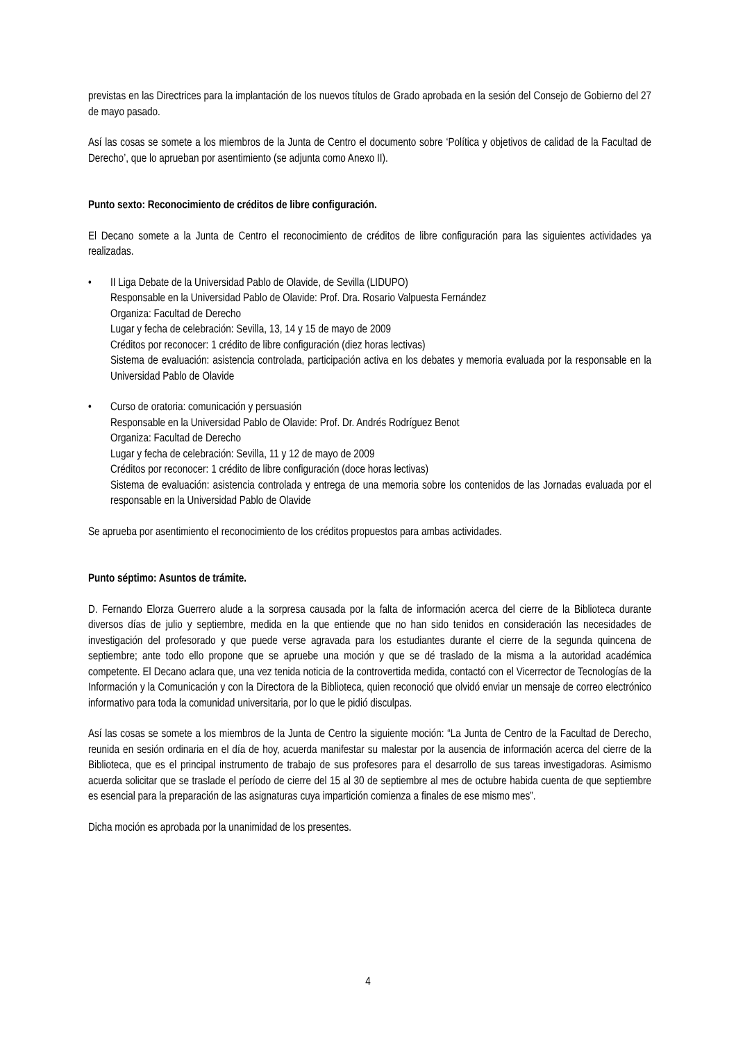previstas en las Directrices para la implantación de los nuevos títulos de Grado aprobada en la sesión del Consejo de Gobierno del 27 de mayo pasado.
Así las cosas se somete a los miembros de la Junta de Centro el documento sobre ‘Política y objetivos de calidad de la Facultad de Derecho’, que lo aprueban por asentimiento (se adjunta como Anexo II).
Punto sexto: Reconocimiento de créditos de libre configuración.
El Decano somete a la Junta de Centro el reconocimiento de créditos de libre configuración para las siguientes actividades ya realizadas.
• II Liga Debate de la Universidad Pablo de Olavide, de Sevilla (LIDUPO)
Responsable en la Universidad Pablo de Olavide: Prof. Dra. Rosario Valpuesta Fernández
Organiza: Facultad de Derecho
Lugar y fecha de celebración: Sevilla, 13, 14 y 15 de mayo de 2009
Créditos por reconocer: 1 crédito de libre configuración (diez horas lectivas)
Sistema de evaluación: asistencia controlada, participación activa en los debates y memoria evaluada por la responsable en la Universidad Pablo de Olavide
• Curso de oratoria: comunicación y persuasión
Responsable en la Universidad Pablo de Olavide: Prof. Dr. Andrés Rodríguez Benot
Organiza: Facultad de Derecho
Lugar y fecha de celebración: Sevilla, 11 y 12 de mayo de 2009
Créditos por reconocer: 1 crédito de libre configuración (doce horas lectivas)
Sistema de evaluación: asistencia controlada y entrega de una memoria sobre los contenidos de las Jornadas evaluada por el responsable en la Universidad Pablo de Olavide
Se aprueba por asentimiento el reconocimiento de los créditos propuestos para ambas actividades.
Punto séptimo: Asuntos de trámite.
D. Fernando Elorza Guerrero alude a la sorpresa causada por la falta de información acerca del cierre de la Biblioteca durante diversos días de julio y septiembre, medida en la que entiende que no han sido tenidos en consideración las necesidades de investigación del profesorado y que puede verse agravada para los estudiantes durante el cierre de la segunda quincena de septiembre; ante todo ello propone que se apruebe una moción y que se dé traslado de la misma a la autoridad académica competente. El Decano aclara que, una vez tenida noticia de la controvertida medida, contactó con el Vicerrector de Tecnologías de la Información y la Comunicación y con la Directora de la Biblioteca, quien reconoció que olvidó enviar un mensaje de correo electrónico informativo para toda la comunidad universitaria, por lo que le pidió disculpas.
Así las cosas se somete a los miembros de la Junta de Centro la siguiente moción: “La Junta de Centro de la Facultad de Derecho, reunida en sesión ordinaria en el día de hoy, acuerda manifestar su malestar por la ausencia de información acerca del cierre de la Biblioteca, que es el principal instrumento de trabajo de sus profesores para el desarrollo de sus tareas investigadoras. Asimismo acuerda solicitar que se traslade el período de cierre del 15 al 30 de septiembre al mes de octubre habida cuenta de que septiembre es esencial para la preparación de las asignaturas cuya impartición comienza a finales de ese mismo mes”.
Dicha moción es aprobada por la unanimidad de los presentes.
4